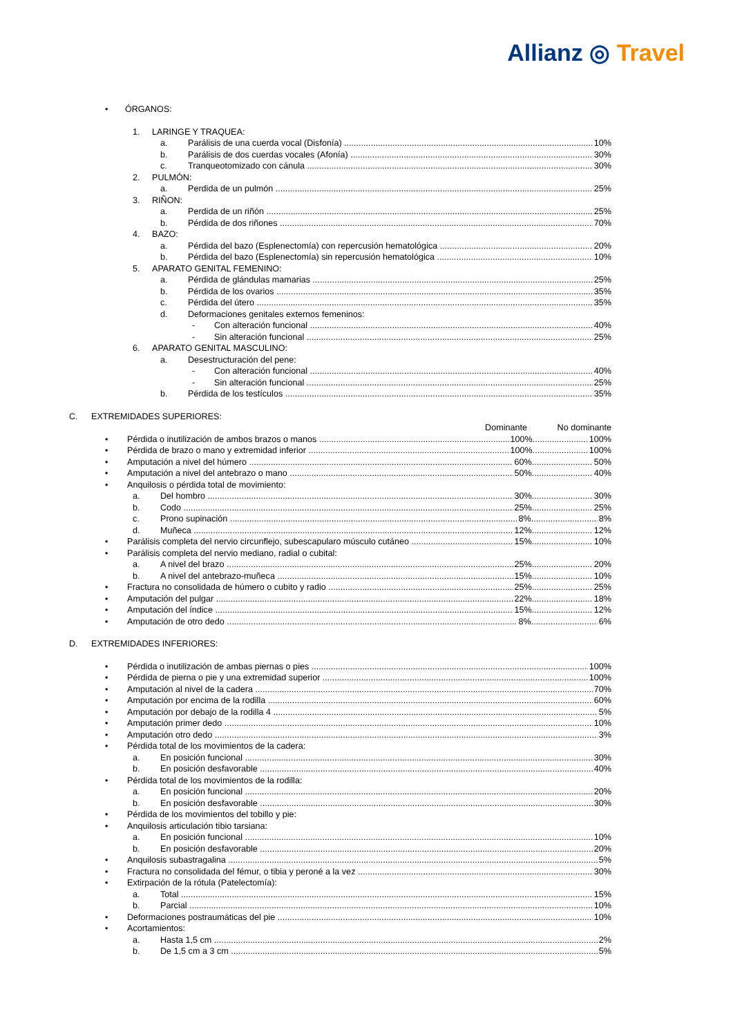Allianz ◎ Travel
• ÓRGANOS:
1. LARINGE Y TRAQUEA:
a. Parálisis de una cuerda vocal (Disfonía) 10%
b. Parálisis de dos cuerdas vocales (Afonía) 30%
c. Tranqueotomizado con cánula 30%
2. PULMÓN:
a. Perdida de un pulmón 25%
3. RIÑON:
a. Perdida de un riñón 25%
b. Pérdida de dos riñones 70%
4. BAZO:
a. Pérdida del bazo (Esplenectomía) con repercusión hematológica 20%
b. Pérdida del bazo (Esplenectomía) sin repercusión hematológica 10%
5. APARATO GENITAL FEMENINO:
a. Pérdida de glándulas mamarias 25%
b. Pérdida de los ovarios 35%
c. Pérdida del útero 35%
d. Deformaciones genitales externos femeninos:
- Con alteración funcional 40%
- Sin alteración funcional 25%
6. APARATO GENITAL MASCULINO:
a. Desestructuración del pene:
- Con alteración funcional 40%
- Sin alteración funcional 25%
b. Pérdida de los testículos 35%
C. EXTREMIDADES SUPERIORES:
Dominante No dominante
• Pérdida o inutilización de ambos brazos o manos 100% 100%
• Pérdida de brazo o mano y extremidad inferior 100% 100%
• Amputación a nivel del húmero 60% 50%
• Amputación a nivel del antebrazo o mano 50% 40%
• Anquilosis o pérdida total de movimiento:
a. Del hombro 30% 30%
b. Codo 25% 25%
c. Prono supinación 8% 8%
d. Muñeca 12% 12%
• Parálisis completa del nervio circunflejo, subescapularo músculo cutáneo 15% 10%
• Parálisis completa del nervio mediano, radial o cubital:
a. A nivel del brazo 25% 20%
b. A nivel del antebrazo-muñeca 15% 10%
• Fractura no consolidada de húmero o cubito y radio 25% 25%
• Amputación del pulgar 22% 18%
• Amputación del índice 15% 12%
• Amputación de otro dedo 8% 6%
D. EXTREMIDADES INFERIORES:
• Pérdida o inutilización de ambas piernas o pies 100%
• Pérdida de pierna o pie y una extremidad superior 100%
• Amputación al nivel de la cadera 70%
• Amputación por encima de la rodilla 60%
• Amputación por debajo de la rodilla 4 5%
• Amputación primer dedo 10%
• Amputación otro dedo 3%
• Pérdida total de los movimientos de la cadera:
a. En posición funcional 30%
b. En posición desfavorable 40%
• Pérdida total de los movimientos de la rodilla:
a. En posición funcional 20%
b. En posición desfavorable 30%
• Pérdida de los movimientos del tobillo y pie:
• Anquilosis articulación tibio tarsiana:
a. En posición funcional 10%
b. En posición desfavorable 20%
• Anquilosis subastragalina 5%
• Fractura no consolidada del fémur, o tibia y peroné a la vez 30%
• Extirpación de la rótula (Patelectomía):
a. Total 15%
b. Parcial 10%
• Deformaciones postraumáticas del pie 10%
• Acortamientos:
a. Hasta 1,5 cm 2%
b. De 1,5 cm a 3 cm 5%